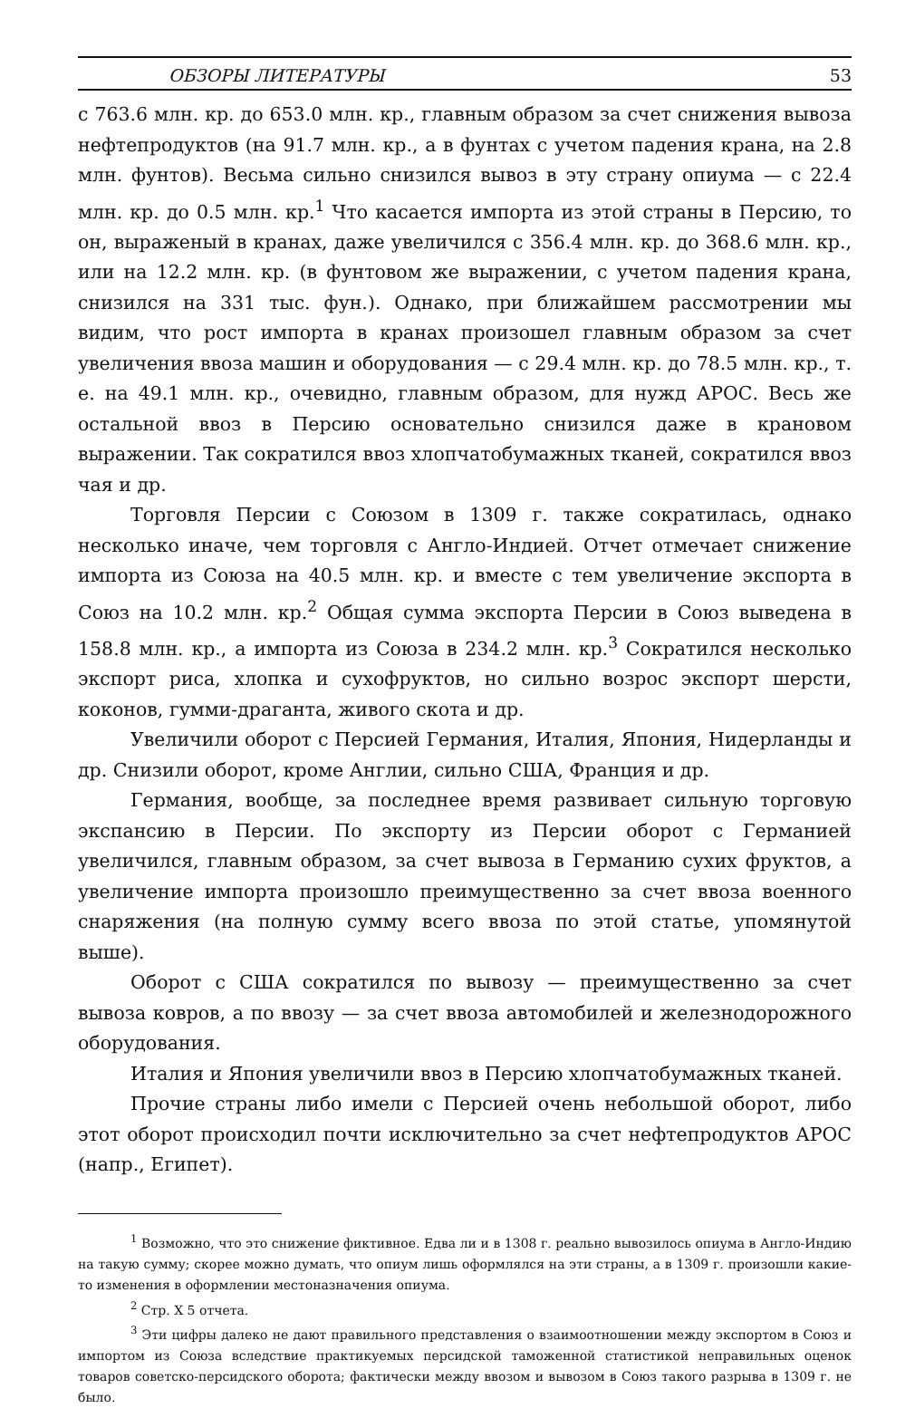ОБЗОРЫ ЛИТЕРАТУРЫ 53
с 763.6 млн. кр. до 653.0 млн. кр., главным образом за счет снижения вывоза нефтепродуктов (на 91.7 млн. кр., а в фунтах с учетом падения крана, на 2.8 млн. фунтов). Весьма сильно снизился вывоз в эту страну опиума — с 22.4 млн. кр. до 0.5 млн. кр.<sup>1</sup> Что касается импорта из этой страны в Персию, то он, выраженый в кранах, даже увеличился с 356.4 млн. кр. до 368.6 млн. кр., или на 12.2 млн. кр. (в фунтовом же выражении, с учетом падения крана, снизился на 331 тыс. фун.). Однако, при ближайшем рассмотрении мы видим, что рост импорта в кранах произошел главным образом за счет увеличения ввоза машин и оборудования — с 29.4 млн. кр. до 78.5 млн. кр., т. е. на 49.1 млн. кр., очевидно, главным образом, для нужд АРОС. Весь же остальной ввоз в Персию основательно снизился даже в крановом выражении. Так сократился ввоз хлопчатобумажных тканей, сократился ввоз чая и др.
Торговля Персии с Союзом в 1309 г. также сократилась, однако несколько иначе, чем торговля с Англо-Индией. Отчет отмечает снижение импорта из Союза на 40.5 млн. кр. и вместе с тем увеличение экспорта в Союз на 10.2 млн. кр.<sup>2</sup> Общая сумма экспорта Персии в Союз выведена в 158.8 млн. кр., а импорта из Союза в 234.2 млн. кр.<sup>3</sup> Сократился несколько экспорт риса, хлопка и сухофруктов, но сильно возрос экспорт шерсти, коконов, гумми-драганта, живого скота и др.
Увеличили оборот с Персией Германия, Италия, Япония, Нидерланды и др. Снизили оборот, кроме Англии, сильно США, Франция и др.
Германия, вообще, за последнее время развивает сильную торговую экспансию в Персии. По экспорту из Персии оборот с Германией увеличился, главным образом, за счет вывоза в Германию сухих фруктов, а увеличение импорта произошло преимущественно за счет ввоза военного снаряжения (на полную сумму всего ввоза по этой статье, упомянутой выше).
Оборот с США сократился по вывозу — преимущественно за счет вывоза ковров, а по ввозу — за счет ввоза автомобилей и железнодорожного оборудования.
Италия и Япония увеличили ввоз в Персию хлопчатобумажных тканей.
Прочие страны либо имели с Персией очень небольшой оборот, либо этот оборот происходил почти исключительно за счет нефтепродуктов АРОС (напр., Египет).
<sup>1</sup> Возможно, что это снижение фиктивное. Едва ли и в 1308 г. реально вывозилось опиума в Англо-Индию на такую сумму; скорее можно думать, что опиум лишь оформлялся на эти страны, а в 1309 г. произошли какие-то изменения в оформлении местоназначения опиума.
<sup>2</sup> Стр. X 5 отчета.
<sup>3</sup> Эти цифры далеко не дают правильного представления о взаимоотношении между экспортом в Союз и импортом из Союза вследствие практикуемых персидской таможенной статистикой неправильных оценок товаров советско-персидского оборота; фактически между ввозом и вывозом в Союз такого разрыва в 1309 г. не было.